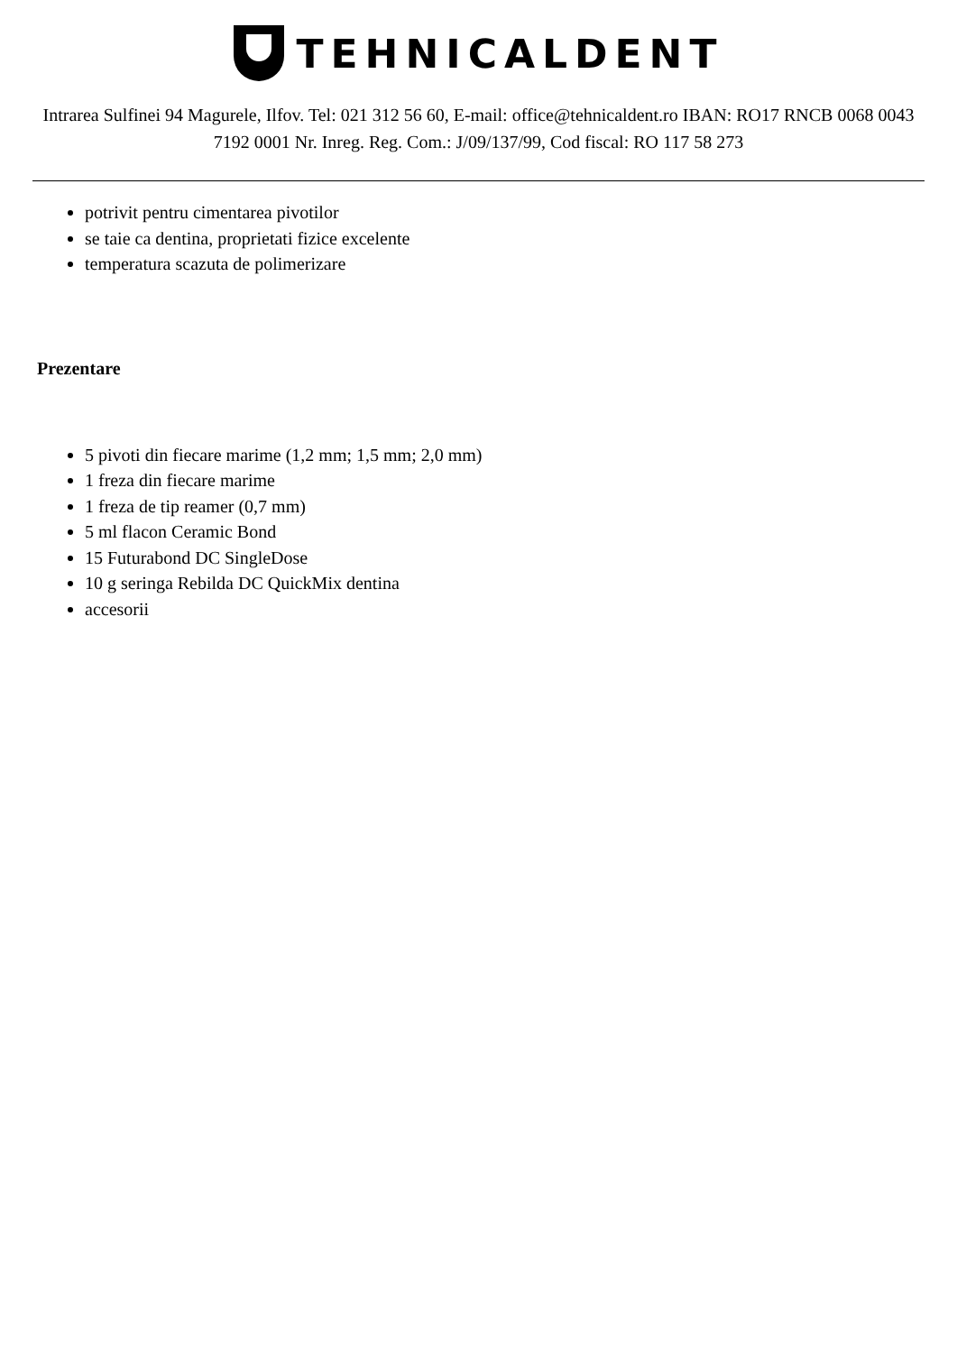TEHNICALDENT
Intrarea Sulfinei 94 Magurele, Ilfov. Tel: 021 312 56 60, E-mail: office@tehnicaldent.ro IBAN: RO17 RNCB 0068 0043 7192 0001 Nr. Inreg. Reg. Com.: J/09/137/99, Cod fiscal: RO 117 58 273
potrivit pentru cimentarea pivotilor
se taie ca dentina, proprietati fizice excelente
temperatura scazuta de polimerizare
Prezentare
5 pivoti din fiecare marime (1,2 mm; 1,5 mm; 2,0 mm)
1 freza din fiecare marime
1 freza de tip reamer (0,7 mm)
5 ml flacon Ceramic Bond
15 Futurabond DC SingleDose
10 g seringa Rebilda DC QuickMix dentina
accesorii